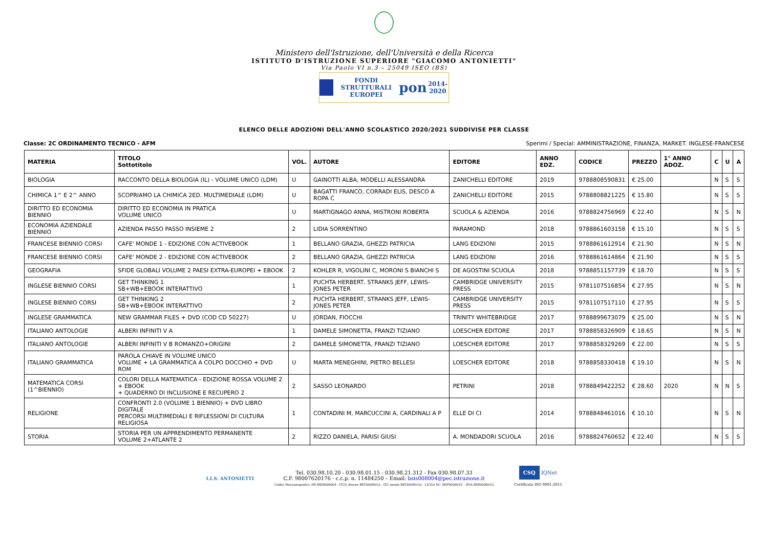Ministero dell'Istruzione, dell'Università e della Ricerca
ISTITUTO D'ISTRUZIONE SUPERIORE "GIACOMO ANTONIETTI"
Via Paolo VI n.3 – 25049 ISEO (BS)
FONDI STRUTTURALI EUROPEI pon 2014-2020
ELENCO DELLE ADOZIONI DELL'ANNO SCOLASTICO 2020/2021 SUDDIVISE PER CLASSE
Classe: 2C ORDINAMENTO TECNICO - AFM Sperimi / Special: AMMINISTRAZIONE, FINANZA, MARKET. INGLESE-FRANCESE
| MATERIA | TITOLO Sottotitolo | VOL. | AUTORE | EDITORE | ANNO EDZ. | CODICE | PREZZO | 1° ANNO ADOZ. | C | U | A |
| --- | --- | --- | --- | --- | --- | --- | --- | --- | --- | --- | --- |
| BIOLOGIA | RACCONTO DELLA BIOLOGIA (IL) - VOLUME UNICO (LDM) | U | GAINOTTI ALBA, MODELLI ALESSANDRA | ZANICHELLI EDITORE | 2019 | 9788808590831 | € 25.00 | | N | S | S |
| CHIMICA 1^ E 2^ ANNO | SCOPRIAMO LA CHIMICA 2ED. MULTIMEDIALE (LDM) | U | BAGATTI FRANCO, CORRADI ELIS, DESCO A ROPA C | ZANICHELLI EDITORE | 2015 | 9788808821225 | € 15.80 | | N | S | S |
| DIRITTO ED ECONOMIA BIENNIO | DIRITTO ED ECONOMIA IN PRATICA VOLUME UNICO | U | MARTIGNAGO ANNA, MISTRONI ROBERTA | SCUOLA & AZIENDA | 2016 | 9788824756969 | € 22.40 | | N | S | N |
| ECONOMIA AZIENDALE BIENNIO | AZIENDA PASSO PASSO INSIEME 2 | 2 | LIDIA SORRENTINO | PARAMOND | 2018 | 9788861603158 | € 15.10 | | N | S | S |
| FRANCESE BIENNIO CORSI | CAFE' MONDE 1 - EDIZIONE CON ACTIVEBOOK | 1 | BELLANO GRAZIA, GHEZZI PATRICIA | LANG EDIZIONI | 2015 | 9788861612914 | € 21.90 | | N | S | N |
| FRANCESE BIENNIO CORSI | CAFE' MONDE 2 - EDIZIONE CON ACTIVEBOOK | 2 | BELLANO GRAZIA, GHEZZI PATRICIA | LANG EDIZIONI | 2016 | 9788861614864 | € 21.90 | | N | S | S |
| GEOGRAFIA | SFIDE GLOBALI VOLUME 2 PAESI EXTRA-EUROPEI + EBOOK | 2 | KOHLER R, VIGOLINI C, MORONI S BIANCHI S | DE AGOSTINI SCUOLA | 2018 | 9788851157739 | € 18.70 | | N | S | S |
| INGLESE BIENNIO CORSI | GET THINKING 1 SB+WB+EBOOK INTERATTIVO | 1 | PUCHTA HERBERT, STRANKS JEFF, LEWIS-JONES PETER | CAMBRIDGE UNIVERSITY PRESS | 2015 | 9781107516854 | € 27.95 | | N | S | N |
| INGLESE BIENNIO CORSI | GET THINKING 2 SB+WB+EBOOK INTERATTIVO | 2 | PUCHTA HERBERT, STRANKS JEFF, LEWIS-JONES PETER | CAMBRIDGE UNIVERSITY PRESS | 2015 | 9781107517110 | € 27.95 | | N | S | S |
| INGLESE GRAMMATICA | NEW GRAMMAR FILES + DVD (COD CD 50227) | U | JORDAN, FIOCCHI | TRINITY WHITEBRIDGE | 2017 | 9788899673079 | € 25.00 | | N | S | N |
| ITALIANO ANTOLOGIE | ALBERI INFINITI V A | 1 | DAMELE SIMONETTA, FRANZI TIZIANO | LOESCHER EDITORE | 2017 | 9788858326909 | € 18.65 | | N | S | N |
| ITALIANO ANTOLOGIE | ALBERI INFINITI V B ROMANZO+ORIGINI | 2 | DAMELE SIMONETTA, FRANZI TIZIANO | LOESCHER EDITORE | 2017 | 9788858329269 | € 22.00 | | N | S | S |
| ITALIANO GRAMMATICA | PAROLA CHIAVE IN VOLUME UNICO VOLUME + LA GRAMMATICA A COLPO DOCCHIO + DVD ROM | U | MARTA MENEGHINI, PIETRO BELLESI | LOESCHER EDITORE | 2018 | 9788858330418 | € 19.10 | | N | S | N |
| MATEMATICA CORSI (1^BIENNIO) | COLORI DELLA MATEMATICA - EDIZIONE ROSSA VOLUME 2 + EBOOK + QUADERNO DI INCLUSIONE E RECUPERO 2 | 2 | SASSO LEONARDO | PETRINI | 2018 | 9788849422252 | € 28.60 | 2020 | N | N | S |
| RELIGIONE | CONFRONTI 2.0 (VOLUME 1 BIENNIO) + DVD LIBRO DIGITALE PERCORSI MULTIMEDIALI E RIFLESSIONI DI CULTURA RELIGIOSA | 1 | CONTADINI M, MARCUCCINI A, CARDINALI A P | ELLE DI CI | 2014 | 9788848461016 | € 10.10 | | N | S | N |
| STORIA | STORIA PER UN APPRENDIMENTO PERMANENTE VOLUME 2+ATLANTE 2 | 2 | RIZZO DANIELA, PARISI GIUSI | A. MONDADORI SCUOLA | 2016 | 9788824760652 | € 22.40 | | N | S | S |
I.I.S. ANTONIETTI
Tel. 030.98.10.20 - 030.98.01.15 - 030.98.21.312 - Fax 030.98.07.33
C.F. 98007620176 - c.c.p. n. 11484250 – Email: bsis008004@pec.istruzione.it
Codici Meccanografici: IIS BSIS008004 - ITCG diurno BSTD00801A - ITC serale BSTD00851Q - LICEO SC. BSPS00801E - IPIA BSRI00801Q
CSQ IQNet
Certificata ISO 9001:2015